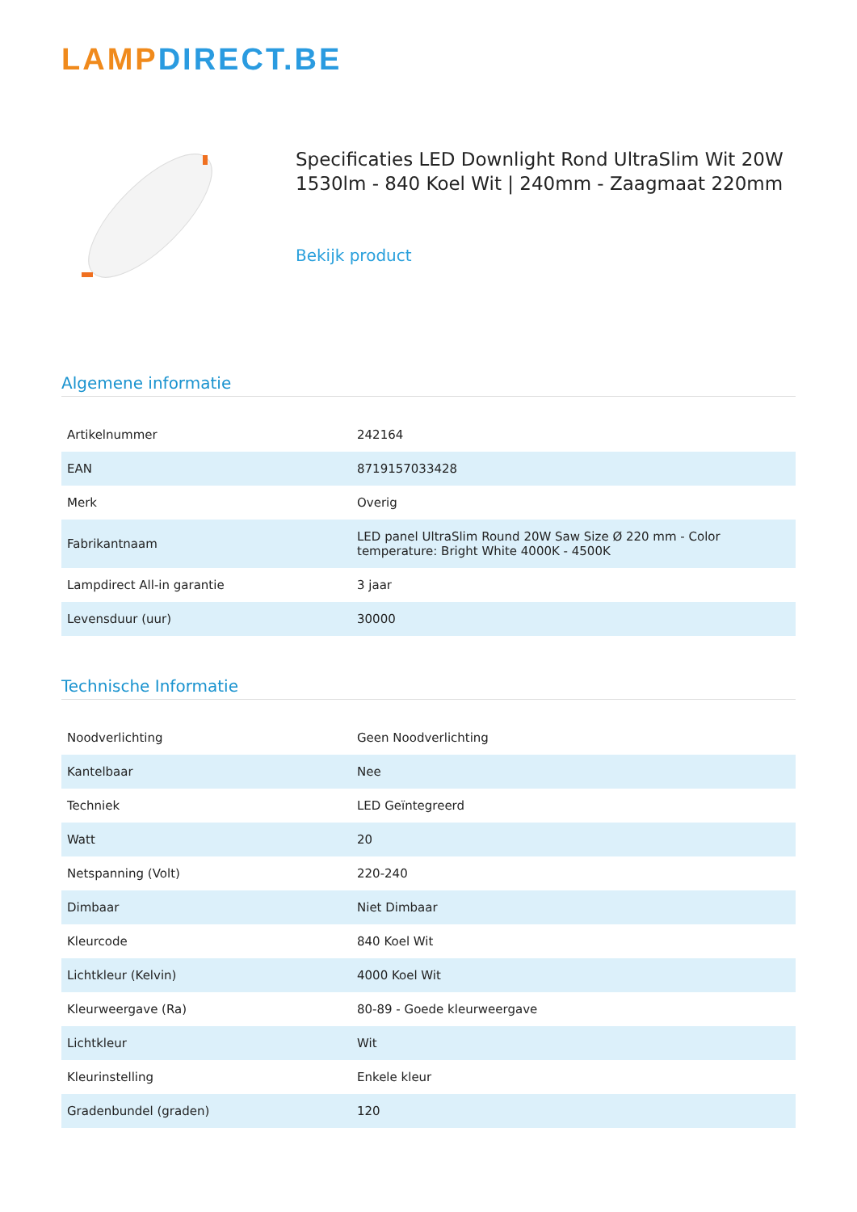LAMP DIRECT.BE
Specificaties LED Downlight Rond UltraSlim Wit 20W 1530lm - 840 Koel Wit | 240mm - Zaagmaat 220mm
Bekijk product
Algemene informatie
| Artikelnummer | 242164 |
| EAN | 8719157033428 |
| Merk | Overig |
| Fabrikantnaam | LED panel UltraSlim Round 20W Saw Size Ø 220 mm - Color temperature: Bright White 4000K - 4500K |
| Lampdirect All-in garantie | 3 jaar |
| Levensduur (uur) | 30000 |
Technische Informatie
| Noodverlichting | Geen Noodverlichting |
| Kantelbaar | Nee |
| Techniek | LED Geïntegreerd |
| Watt | 20 |
| Netspanning (Volt) | 220-240 |
| Dimbaar | Niet Dimbaar |
| Kleurcode | 840 Koel Wit |
| Lichtkleur (Kelvin) | 4000 Koel Wit |
| Kleurweergave (Ra) | 80-89 - Goede kleurweergave |
| Lichtkleur | Wit |
| Kleurinstelling | Enkele kleur |
| Gradenbundel (graden) | 120 |